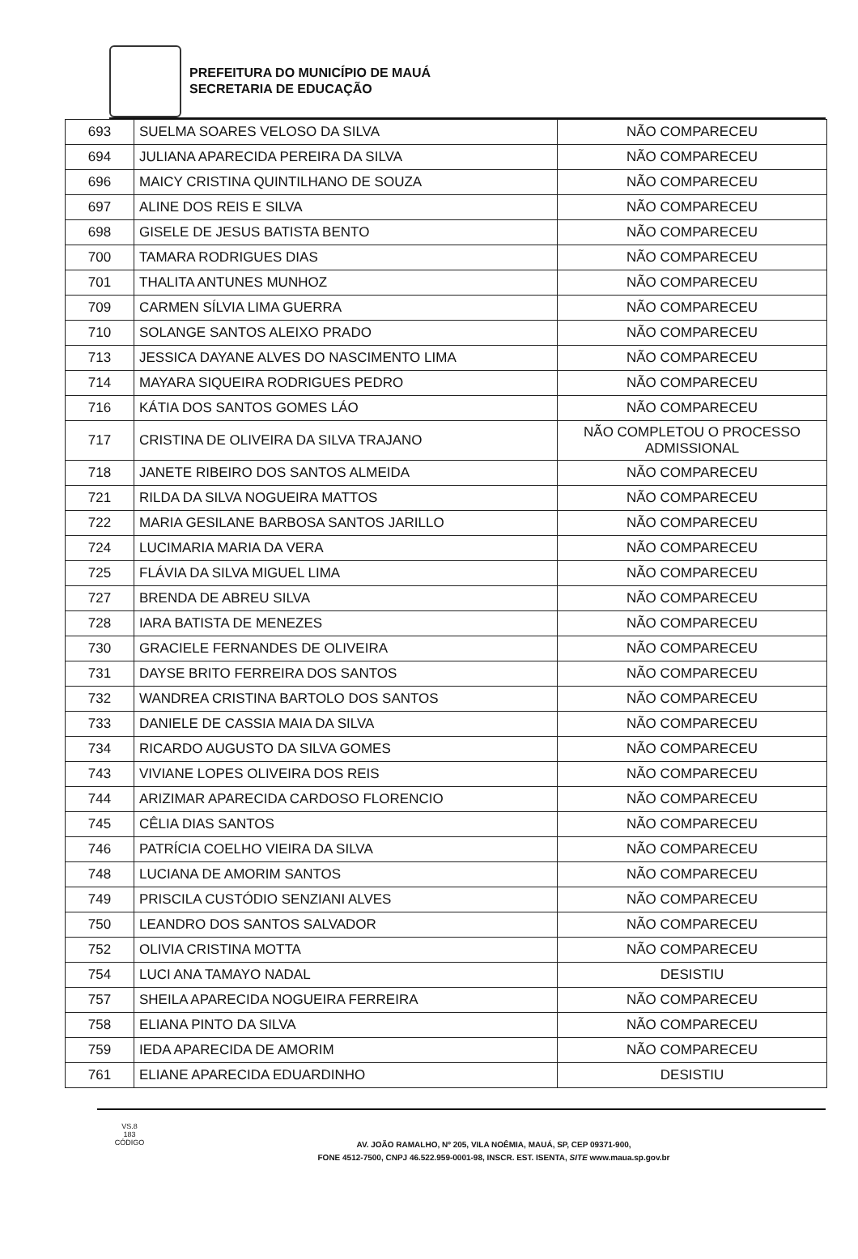PREFEITURA DO MUNICÍPIO DE MAUÁ
SECRETARIA DE EDUCAÇÃO
| 693 | SUELMA SOARES VELOSO DA SILVA | NÃO COMPARECEU |
| 694 | JULIANA APARECIDA PEREIRA DA SILVA | NÃO COMPARECEU |
| 696 | MAICY CRISTINA QUINTILHANO DE SOUZA | NÃO COMPARECEU |
| 697 | ALINE DOS REIS E SILVA | NÃO COMPARECEU |
| 698 | GISELE DE JESUS BATISTA BENTO | NÃO COMPARECEU |
| 700 | TAMARA RODRIGUES DIAS | NÃO COMPARECEU |
| 701 | THALITA ANTUNES MUNHOZ | NÃO COMPARECEU |
| 709 | CARMEN SÍLVIA LIMA GUERRA | NÃO COMPARECEU |
| 710 | SOLANGE SANTOS ALEIXO PRADO | NÃO COMPARECEU |
| 713 | JESSICA DAYANE ALVES DO NASCIMENTO LIMA | NÃO COMPARECEU |
| 714 | MAYARA SIQUEIRA RODRIGUES PEDRO | NÃO COMPARECEU |
| 716 | KÁTIA DOS SANTOS GOMES LÁO | NÃO COMPARECEU |
| 717 | CRISTINA DE OLIVEIRA DA SILVA TRAJANO | NÃO COMPLETOU O PROCESSO ADMISSIONAL |
| 718 | JANETE RIBEIRO DOS SANTOS ALMEIDA | NÃO COMPARECEU |
| 721 | RILDA DA SILVA NOGUEIRA MATTOS | NÃO COMPARECEU |
| 722 | MARIA GESILANE BARBOSA SANTOS JARILLO | NÃO COMPARECEU |
| 724 | LUCIMARIA MARIA DA VERA | NÃO COMPARECEU |
| 725 | FLÁVIA DA SILVA MIGUEL LIMA | NÃO COMPARECEU |
| 727 | BRENDA DE ABREU SILVA | NÃO COMPARECEU |
| 728 | IARA BATISTA DE MENEZES | NÃO COMPARECEU |
| 730 | GRACIELE FERNANDES DE OLIVEIRA | NÃO COMPARECEU |
| 731 | DAYSE BRITO FERREIRA DOS SANTOS | NÃO COMPARECEU |
| 732 | WANDREA CRISTINA BARTOLO DOS SANTOS | NÃO COMPARECEU |
| 733 | DANIELE DE CASSIA MAIA DA SILVA | NÃO COMPARECEU |
| 734 | RICARDO AUGUSTO DA SILVA GOMES | NÃO COMPARECEU |
| 743 | VIVIANE LOPES OLIVEIRA DOS REIS | NÃO COMPARECEU |
| 744 | ARIZIMAR APARECIDA CARDOSO FLORENCIO | NÃO COMPARECEU |
| 745 | CÊLIA DIAS SANTOS | NÃO COMPARECEU |
| 746 | PATRÍCIA COELHO VIEIRA DA SILVA | NÃO COMPARECEU |
| 748 | LUCIANA DE AMORIM SANTOS | NÃO COMPARECEU |
| 749 | PRISCILA CUSTÓDIO SENZIANI ALVES | NÃO COMPARECEU |
| 750 | LEANDRO DOS SANTOS SALVADOR | NÃO COMPARECEU |
| 752 | OLIVIA CRISTINA MOTTA | NÃO COMPARECEU |
| 754 | LUCI ANA TAMAYO NADAL | DESISTIU |
| 757 | SHEILA APARECIDA NOGUEIRA FERREIRA | NÃO COMPARECEU |
| 758 | ELIANA PINTO DA SILVA | NÃO COMPARECEU |
| 759 | IEDA APARECIDA DE AMORIM | NÃO COMPARECEU |
| 761 | ELIANE APARECIDA EDUARDINHO | DESISTIU |
VS.8
183
CÓDIGO
AV. JOÃO RAMALHO, Nº 205, VILA NOÊMIA, MAUÁ, SP, CEP 09371-900,
FONE 4512-7500, CNPJ 46.522.959-0001-98, INSCR. EST. ISENTA, SITE www.maua.sp.gov.br